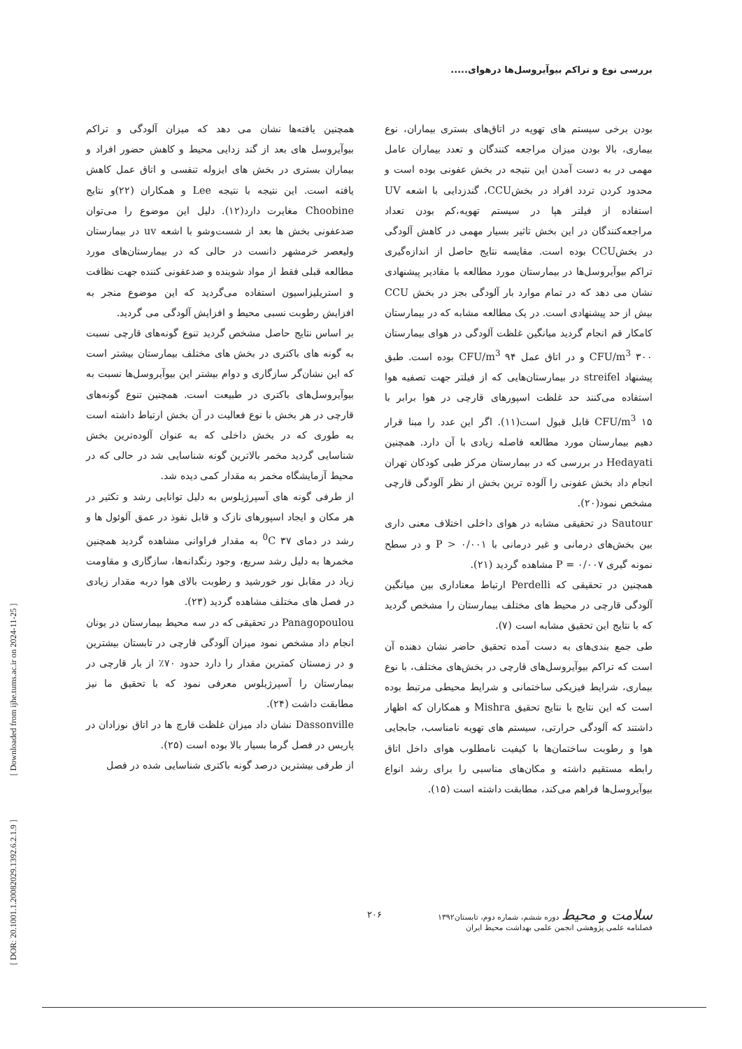بررسی نوع و تراکم بیوآیروسل‌ها درهوای.....
[ DOR: 20.1001.1.20082029.1392.6.2.1.9 ] [ Downloaded from ijhe.tums.ac.ir on 2024-11-25 ]
بودن برخی سیستم های تهویه در اتاق‌های بستری بیماران، نوع بیماری، بالا بودن میزان مراجعه کنندگان و تعدد بیماران عامل مهمی در به دست آمدن این نتیجه در بخش عفونی بوده است و محدود کردن تردد افراد در بخشCCU، گندزدایی با اشعه UV استفاده از فیلتر هپا در سیستم تهویه،کم بودن تعداد مراجعه‌کنندگان در این بخش تاثیر بسیار مهمی در کاهش آلودگی در بخشCCU بوده است. مقایسه نتایج حاصل از اندازه‌گیری تراکم بیوآیروسل‌ها در بیمارستان مورد مطالعه با مقادیر پیشنهادی نشان می دهد که در تمام موارد بار آلودگی بجز در بخش CCU بیش از حد پیشنهادی است. در یک مطالعه مشابه که در بیمارستان کامکار قم انجام گردید میانگین غلظت آلودگی در هوای بیمارستان CFU/m<sup>3</sup> ۳۰۰ و در اتاق عمل CFU/m<sup>3</sup> ۹۴ بوده است. طبق پیشنهاد streifel در بیمارستان‌هایی که از فیلتر جهت تصفیه هوا استفاده می‌کنند حد غلظت اسپورهای قارچی در هوا برابر با CFU/m<sup>3</sup> ۱۵ قابل قبول است(۱۱). اگر این عدد را مبنا قرار دهیم بیمارستان مورد مطالعه فاصله زیادی با آن دارد. همچنین Hedayati در بررسی که در بیمارستان مرکز طبی کودکان تهران انجام داد بخش عفونی را آلوده ترین بخش از نظر آلودگی قارچی مشخص نمود(۲۰).
Sautour در تحقیقی مشابه در هوای داخلی اختلاف معنی داری بین بخش‌های درمانی و غیر درمانی با P > ۰/۰۰۱ و در سطح نمونه گیری P = ۰/۰۰۷ مشاهده گردید (۲۱).
همچنین در تحقیقی که Perdelli ارتباط معناداری بین میانگین آلودگی قارچی در محیط های مختلف بیمارستان را مشخص گردید که با نتایج این تحقیق مشابه است (۷).
طی جمع بندی‌های به دست آمده تحقیق حاضر نشان دهنده آن است که تراکم بیوآیروسل‌های قارچی در بخش‌های مختلف، با نوع بیماری، شرایط فیزیکی ساختمانی و شرایط محیطی مرتبط بوده است که این نتایج با نتایج تحقیق Mishra و همکاران که اظهار داشتند که آلودگی حرارتی، سیستم های تهویه نامناسب، جابجایی هوا و رطوبت ساختمان‌ها با کیفیت نامطلوب هوای داخل اتاق رابطه مستقیم داشته و مکان‌های مناسبی را برای رشد انواع بیوآیروسل‌ها فراهم می‌کند، مطابقت داشته است (۱۵).
همچنین یافته‌ها نشان می دهد که میزان آلودگی و تراکم بیوآیروسل های بعد از گند زدایی محیط و کاهش حضور افراد و بیماران بستری در بخش های ایزوله تنفسی و اتاق عمل کاهش یافته است. این نتیجه با نتیجه Lee و همکاران (۲۲)و نتایج Choobine مغایرت دارد(۱۲). دلیل این موضوع را می‌توان ضدعفونی بخش ها بعد از شست‌وشو با اشعه uv در بیمارستان ولیعصر خرمشهر دانست در حالی که در بیمارستان‌های مورد مطالعه قبلی فقط از مواد شوینده و ضدعفونی کننده جهت نظافت و استریلیزاسیون استفاده می‌گردید که این موضوع منجر به افزایش رطوبت نسبی محیط و افزایش آلودگی می گردید.
بر اساس نتایج حاصل مشخص گردید تنوع گونه‌های قارچی نسبت به گونه های باکتری در بخش های مختلف بیمارستان بیشتر است که این نشان‌گر سازگاری و دوام بیشتر این بیوآیروسل‌ها نسبت به بیوآیروسل‌های باکتری در طبیعت است. همچنین تنوع گونه‌های قارچی در هر بخش با نوع فعالیت در آن بخش ارتباط داشته است به طوری که در بخش داخلی که به عنوان آلوده‌ترین بخش شناسایی گردید مخمر بالاترین گونه شناسایی شد در حالی که در محیط آزمایشگاه مخمر به مقدار کمی دیده شد.
از طرفی گونه های آسپرژیلوس به دلیل توانایی رشد و تکثیر در هر مکان و ایجاد اسپورهای نازک و قابل نفوذ در عمق آلوئول ها و رشد در دمای <sup>0</sup>C ۳۷ به مقدار فراوانی مشاهده گردید همچنین مخمرها به دلیل رشد سریع، وجود رنگدانه‌ها، سازگاری و مقاومت زیاد در مقابل نور خورشید و رطوبت بالای هوا دربه مقدار زیادی در فصل های مختلف مشاهده گردید (۲۳).
Panagopoulou در تحقیقی که در سه محیط بیمارستان در یونان انجام داد مشخص نمود میزان آلودگی قارچی در تابستان بیشترین و در زمستان کمترین مقدار را دارد حدود ۷۰٪ از بار قارچی در بیمارستان را آسپرژیلوس معرفی نمود که با تحقیق ما نیز مطابقت داشت (۲۴).
Dassonville نشان داد میزان غلظت قارچ ها در اتاق نوزادان در پاریس در فصل گرما بسیار بالا بوده است (۲۵).
از طرفی بیشترین درصد گونه باکتری شناسایی شده در فصل
سلامت و محیط دوره ششم، شماره دوم، تابستان۱۳۹۲
فصلنامه علمی پژوهشی انجمن علمی بهداشت محیط ایران
۲۰۶